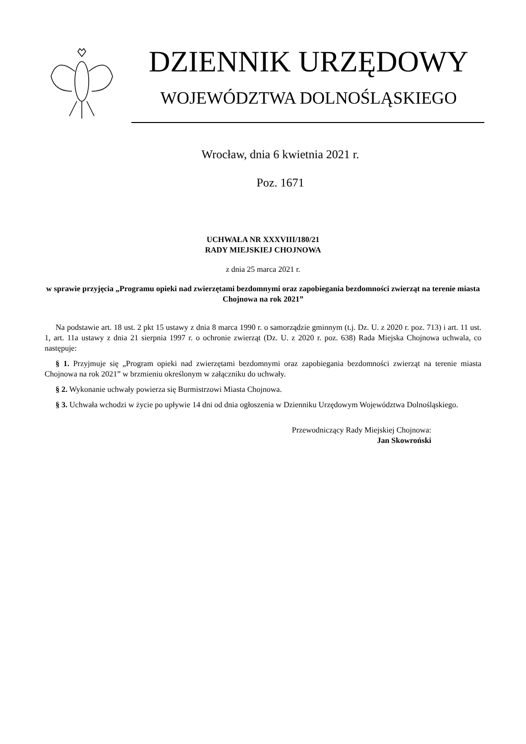DZIENNIK URZĘDOWY
WOJEWÓDZTWA DOLNOŚLĄSKIEGO
Wrocław, dnia 6 kwietnia 2021 r.
Poz. 1671
UCHWAŁA NR XXXVIII/180/21
RADY MIEJSKIEJ CHOJNOWA
z dnia 25 marca 2021 r.
w sprawie przyjęcia „Programu opieki nad zwierzętami bezdomnymi oraz zapobiegania bezdomności zwierząt na terenie miasta Chojnowa na rok 2021”
Na podstawie art. 18 ust. 2 pkt 15 ustawy z dnia 8 marca 1990 r. o samorządzie gminnym (t.j. Dz. U. z 2020 r. poz. 713) i art. 11 ust. 1, art. 11a ustawy z dnia 21 sierpnia 1997 r. o ochronie zwierząt (Dz. U. z 2020 r. poz. 638) Rada Miejska Chojnowa uchwala, co następuje:
§ 1. Przyjmuje się „Program opieki nad zwierzętami bezdomnymi oraz zapobiegania bezdomności zwierząt na terenie miasta Chojnowa na rok 2021” w brzmieniu określonym w załączniku do uchwały.
§ 2. Wykonanie uchwały powierza się Burmistrzowi Miasta Chojnowa.
§ 3. Uchwała wchodzi w życie po upływie 14 dni od dnia ogłoszenia w Dzienniku Urzędowym Województwa Dolnośląskiego.
Przewodniczący Rady Miejskiej Chojnowa:
Jan Skowroński